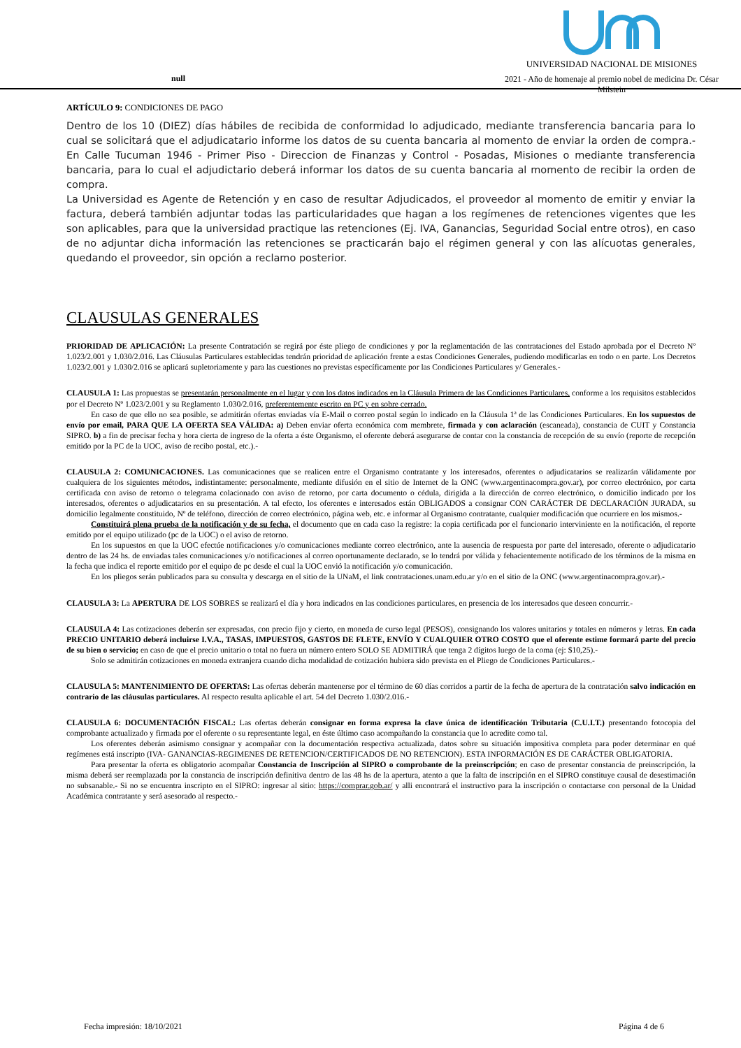null
UNIVERSIDAD NACIONAL DE MISIONES
2021 - Año de homenaje al premio nobel de medicina Dr. César Milstein
ARTÍCULO 9: CONDICIONES DE PAGO
Dentro de los 10 (DIEZ) días hábiles de recibida de conformidad lo adjudicado, mediante transferencia bancaria para lo cual se solicitará que el adjudicatario informe los datos de su cuenta bancaria al momento de enviar la orden de compra.- En Calle Tucuman 1946 - Primer Piso - Direccion de Finanzas y Control - Posadas, Misiones o mediante transferencia bancaria, para lo cual el adjudictario deberá informar los datos de su cuenta bancaria al momento de recibir la orden de compra.
La Universidad es Agente de Retención y en caso de resultar Adjudicados, el proveedor al momento de emitir y enviar la factura, deberá también adjuntar todas las particularidades que hagan a los regímenes de retenciones vigentes que les son aplicables, para que la universidad practique las retenciones (Ej. IVA, Ganancias, Seguridad Social entre otros), en caso de no adjuntar dicha información las retenciones se practicarán bajo el régimen general y con las alícuotas generales, quedando el proveedor, sin opción a reclamo posterior.
CLAUSULAS GENERALES
PRIORIDAD DE APLICACIÓN: La presente Contratación se regirá por éste pliego de condiciones y por la reglamentación de las contrataciones del Estado aprobada por el Decreto Nº 1.023/2.001 y 1.030/2.016. Las Cláusulas Particulares establecidas tendrán prioridad de aplicación frente a estas Condiciones Generales, pudiendo modificarlas en todo o en parte. Los Decretos 1.023/2.001 y 1.030/2.016 se aplicará supletoriamente y para las cuestiones no previstas específicamente por las Condiciones Particulares y/ Generales.-
CLAUSULA 1: Las propuestas se presentarán personalmente en el lugar y con los datos indicados en la Cláusula Primera de las Condiciones Particulares, conforme a los requisitos establecidos por el Decreto Nº 1.023/2.001 y su Reglamento 1.030/2.016, preferentemente escrito en PC y en sobre cerrado.
En caso de que ello no sea posible, se admitirán ofertas enviadas vía E-Mail o correo postal según lo indicado en la Cláusula 1ª de las Condiciones Particulares. En los supuestos de envío por email, PARA QUE LA OFERTA SEA VÁLIDA: a) Deben enviar oferta económica com membrete, firmada y con aclaración (escaneada), constancia de CUIT y Constancia SIPRO. b) a fin de precisar fecha y hora cierta de ingreso de la oferta a éste Organismo, el oferente deberá asegurarse de contar con la constancia de recepción de su envío (reporte de recepción emitido por la PC de la UOC, aviso de recibo postal, etc.).-
CLAUSULA 2: COMUNICACIONES. Las comunicaciones que se realicen entre el Organismo contratante y los interesados, oferentes o adjudicatarios se realizarán válidamente por cualquiera de los siguientes métodos, indistintamente: personalmente, mediante difusión en el sitio de Internet de la ONC (www.argentinacompra.gov.ar), por correo electrónico, por carta certificada con aviso de retorno o telegrama colacionado con aviso de retorno, por carta documento o cédula, dirigida a la dirección de correo electrónico, o domicilio indicado por los interesados, oferentes o adjudicatarios en su presentación. A tal efecto, los oferentes e interesados están OBLIGADOS a consignar CON CARÁCTER DE DECLARACIÓN JURADA, su domicilio legalmente constituido, Nº de teléfono, dirección de correo electrónico, página web, etc. e informar al Organismo contratante, cualquier modificación que ocurriere en los mismos.-
Constituirá plena prueba de la notificación y de su fecha, el documento que en cada caso la registre: la copia certificada por el funcionario interviniente en la notificación, el reporte emitido por el equipo utilizado (pc de la UOC) o el aviso de retorno.
En los supuestos en que la UOC efectúe notificaciones y/o comunicaciones mediante correo electrónico, ante la ausencia de respuesta por parte del interesado, oferente o adjudicatario dentro de las 24 hs. de enviadas tales comunicaciones y/o notificaciones al correo oportunamente declarado, se lo tendrá por válida y fehacientemente notificado de los términos de la misma en la fecha que indica el reporte emitido por el equipo de pc desde el cual la UOC envió la notificación y/o comunicación.
En los pliegos serán publicados para su consulta y descarga en el sitio de la UNaM, el link contrataciones.unam.edu.ar y/o en el sitio de la ONC (www.argentinacompra.gov.ar).-
CLAUSULA 3: La APERTURA DE LOS SOBRES se realizará el día y hora indicados en las condiciones particulares, en presencia de los interesados que deseen concurrir.-
CLAUSULA 4: Las cotizaciones deberán ser expresadas, con precio fijo y cierto, en moneda de curso legal (PESOS), consignando los valores unitarios y totales en números y letras. En cada PRECIO UNITARIO deberá incluirse I.V.A., TASAS, IMPUESTOS, GASTOS DE FLETE, ENVÍO Y CUALQUIER OTRO COSTO que el oferente estime formará parte del precio de su bien o servicio; en caso de que el precio unitario o total no fuera un número entero SOLO SE ADMITIRÁ que tenga 2 dígitos luego de la coma (ej: $10,25).-
Solo se admitirán cotizaciones en moneda extranjera cuando dicha modalidad de cotización hubiera sido prevista en el Pliego de Condiciones Particulares.-
CLAUSULA 5: MANTENIMIENTO DE OFERTAS: Las ofertas deberán mantenerse por el término de 60 días corridos a partir de la fecha de apertura de la contratación salvo indicación en contrario de las cláusulas particulares. Al respecto resulta aplicable el art. 54 del Decreto 1.030/2.016.-
CLAUSULA 6: DOCUMENTACIÓN FISCAL: Las ofertas deberán consignar en forma expresa la clave única de identificación Tributaria (C.U.I.T.) presentando fotocopia del comprobante actualizado y firmada por el oferente o su representante legal, en éste último caso acompañando la constancia que lo acredite como tal.
Los oferentes deberán asimismo consignar y acompañar con la documentación respectiva actualizada, datos sobre su situación impositiva completa para poder determinar en qué regímenes está inscripto (IVA- GANANCIAS-REGIMENES DE RETENCION/CERTIFICADOS DE NO RETENCION). ESTA INFORMACIÓN ES DE CARÁCTER OBLIGATORIA.
Para presentar la oferta es obligatorio acompañar Constancia de Inscripción al SIPRO o comprobante de la preinscripción; en caso de presentar constancia de preinscripción, la misma deberá ser reemplazada por la constancia de inscripción definitiva dentro de las 48 hs de la apertura, atento a que la falta de inscripción en el SIPRO constituye causal de desestimación no subsanable.- Si no se encuentra inscripto en el SIPRO: ingresar al sitio: https://comprar.gob.ar/ y alli encontrará el instructivo para la inscripción o contactarse con personal de la Unidad Académica contratante y será asesorado al respecto.-
Fecha impresión: 18/10/2021 Página 4 de 6